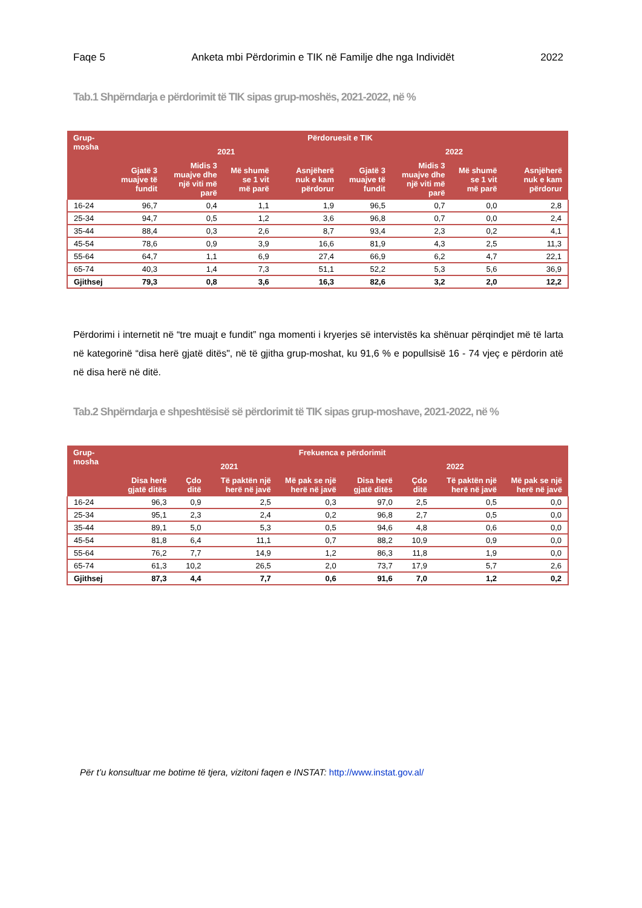Faqe 5 Anketa mbi Përdorimin e TIK në Familje dhe nga Individët 2022
Tab.1 Shpërndarja e përdorimit të TIK sipas grup-moshës, 2021-2022, në %
| Grup-mosha | Përdoruesit e TIK | | | | | | | |
| --- | --- | --- | --- | --- | --- | --- | --- | --- |
| | 2021 | | | | 2022 | | | |
| | Gjatë 3 muajve të fundit | Midis 3 muajve dhe një viti më parë | Më shumë se 1 vit më parë | Asnjëherë nuk e kam përdorur | Gjatë 3 muajve të fundit | Midis 3 muajve dhe një viti më parë | Më shumë se 1 vit më parë | Asnjëherë nuk e kam përdorur |
| 16-24 | 96,7 | 0,4 | 1,1 | 1,9 | 96,5 | 0,7 | 0,0 | 2,8 |
| 25-34 | 94,7 | 0,5 | 1,2 | 3,6 | 96,8 | 0,7 | 0,0 | 2,4 |
| 35-44 | 88,4 | 0,3 | 2,6 | 8,7 | 93,4 | 2,3 | 0,2 | 4,1 |
| 45-54 | 78,6 | 0,9 | 3,9 | 16,6 | 81,9 | 4,3 | 2,5 | 11,3 |
| 55-64 | 64,7 | 1,1 | 6,9 | 27,4 | 66,9 | 6,2 | 4,7 | 22,1 |
| 65-74 | 40,3 | 1,4 | 7,3 | 51,1 | 52,2 | 5,3 | 5,6 | 36,9 |
| Gjithsej | 79,3 | 0,8 | 3,6 | 16,3 | 82,6 | 3,2 | 2,0 | 12,2 |
Përdorimi i internetit në “tre muajt e fundit” nga momenti i kryerjes së intervistës ka shënuar përqindjet më të larta në kategorinë “disa herë gjatë ditës", në të gjitha grup-moshat, ku 91,6 % e popullsisë 16 - 74 vjeç e përdorin atë në disa herë në ditë.
Tab.2 Shpërndarja e shpeshtësisë së përdorimit të TIK sipas grup-moshave, 2021-2022, në %
| Grup-mosha | Frekuenca e përdorimit | | | | | | | |
| --- | --- | --- | --- | --- | --- | --- | --- | --- |
| | 2021 | | | | 2022 | | | |
| | Disa herë gjatë ditës | Çdo ditë | Të paktën një herë në javë | Më pak se një herë në javë | Disa herë gjatë ditës | Çdo ditë | Të paktën një herë në javë | Më pak se një herë në javë |
| 16-24 | 96,3 | 0,9 | 2,5 | 0,3 | 97,0 | 2,5 | 0,5 | 0,0 |
| 25-34 | 95,1 | 2,3 | 2,4 | 0,2 | 96,8 | 2,7 | 0,5 | 0,0 |
| 35-44 | 89,1 | 5,0 | 5,3 | 0,5 | 94,6 | 4,8 | 0,6 | 0,0 |
| 45-54 | 81,8 | 6,4 | 11,1 | 0,7 | 88,2 | 10,9 | 0,9 | 0,0 |
| 55-64 | 76,2 | 7,7 | 14,9 | 1,2 | 86,3 | 11,8 | 1,9 | 0,0 |
| 65-74 | 61,3 | 10,2 | 26,5 | 2,0 | 73,7 | 17,9 | 5,7 | 2,6 |
| Gjithsej | 87,3 | 4,4 | 7,7 | 0,6 | 91,6 | 7,0 | 1,2 | 0,2 |
Për t’u konsultuar me botime të tjera, vizitoni faqen e INSTAT: http://www.instat.gov.al/